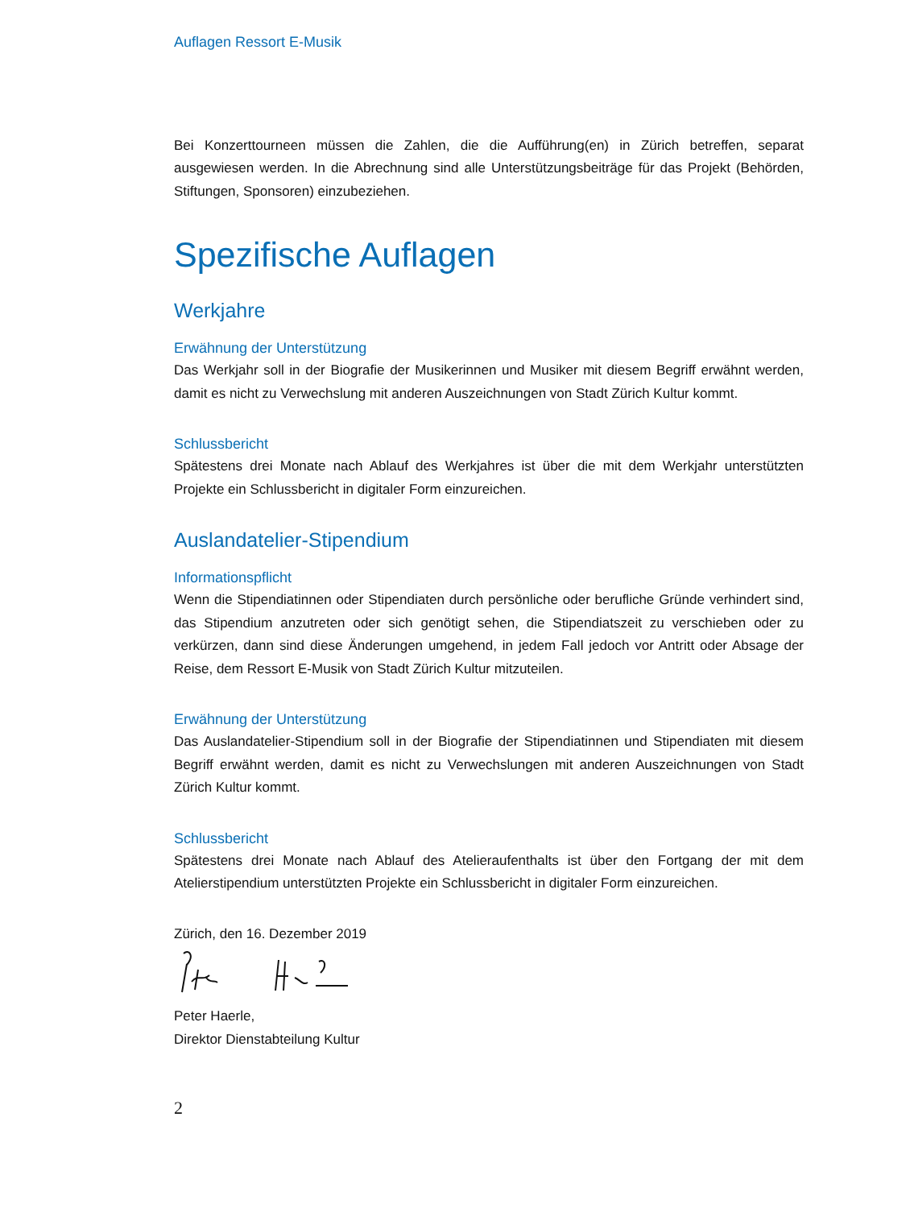Auflagen Ressort E-Musik
Bei Konzerttourneen müssen die Zahlen, die die Aufführung(en) in Zürich betreffen, separat ausgewiesen werden. In die Abrechnung sind alle Unterstützungsbeiträge für das Projekt (Behörden, Stiftungen, Sponsoren) einzubeziehen.
Spezifische Auflagen
Werkjahre
Erwähnung der Unterstützung
Das Werkjahr soll in der Biografie der Musikerinnen und Musiker mit diesem Begriff erwähnt werden, damit es nicht zu Verwechslung mit anderen Auszeichnungen von Stadt Zürich Kultur kommt.
Schlussbericht
Spätestens drei Monate nach Ablauf des Werkjahres ist über die mit dem Werkjahr unter­stützten Projekte ein Schlussbericht in digitaler Form einzureichen.
Auslandatelier-Stipendium
Informationspflicht
Wenn die Stipendiatinnen oder Stipendiaten durch persönliche oder berufliche Gründe verhindert sind, das Stipendium anzutreten oder sich genötigt sehen, die Stipendiatszeit zu verschieben oder zu verkürzen, dann sind diese Änderungen umgehend, in jedem Fall jedoch vor Antritt oder Absage der Reise, dem Ressort E-Musik von Stadt Zürich Kultur mitzuteilen.
Erwähnung der Unterstützung
Das Auslandatelier-Stipendium soll in der Biografie der Stipendiatinnen und Stipendiaten mit diesem Begriff erwähnt werden, damit es nicht zu Verwechslungen mit anderen Aus­zeichnungen von Stadt Zürich Kultur kommt.
Schlussbericht
Spätestens drei Monate nach Ablauf des Atelieraufenthalts ist über den Fortgang der mit dem Atelierstipendium unterstützten Projekte ein Schlussbericht in digitaler Form einzu­reichen.
Zürich, den 16. Dezember 2019
Peter Haerle,
Direktor Dienstabteilung Kultur
2